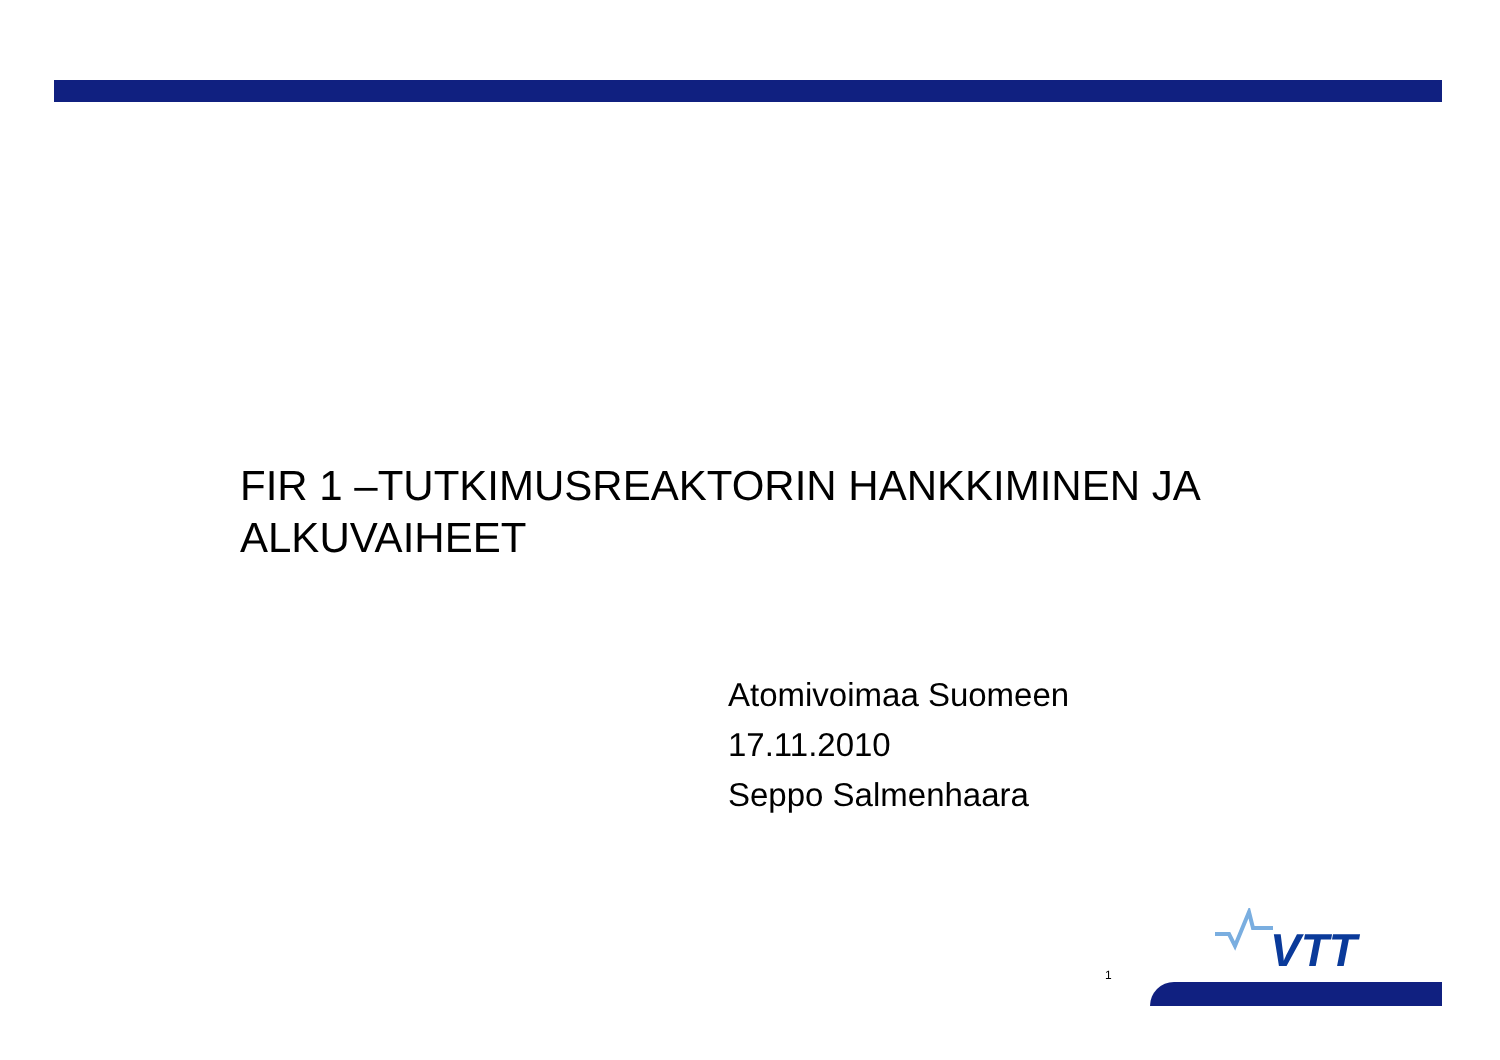FIR 1 –TUTKIMUSREAKTORIN HANKKIMINEN JA ALKUVAIHEET
Atomivoimaa Suomeen
17.11.2010
Seppo Salmenhaara
1
VTT